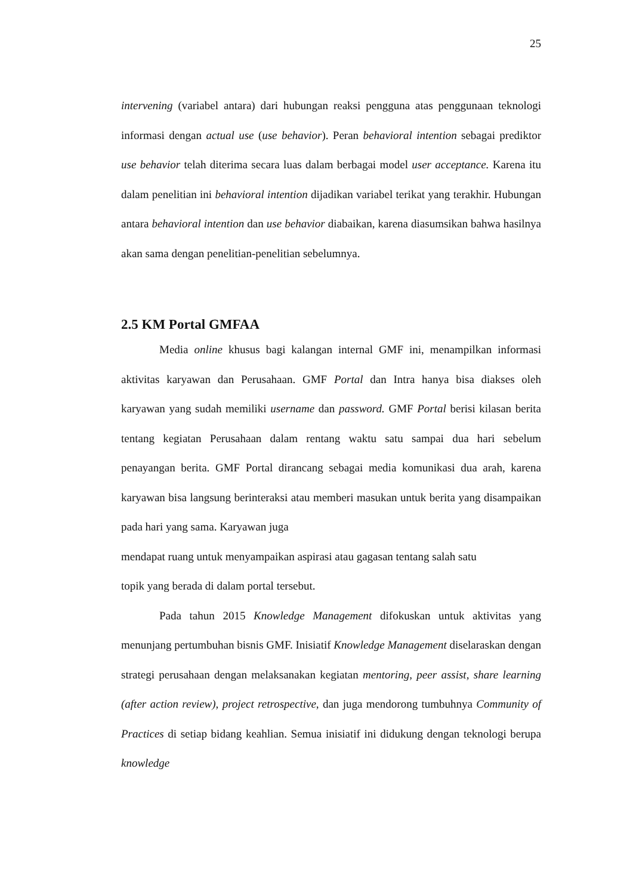25
intervening (variabel antara) dari hubungan reaksi pengguna atas penggunaan teknologi informasi dengan actual use (use behavior). Peran behavioral intention sebagai prediktor use behavior telah diterima secara luas dalam berbagai model user acceptance. Karena itu dalam penelitian ini behavioral intention dijadikan variabel terikat yang terakhir. Hubungan antara behavioral intention dan use behavior diabaikan, karena diasumsikan bahwa hasilnya akan sama dengan penelitian-penelitian sebelumnya.
2.5 KM Portal GMFAA
Media online khusus bagi kalangan internal GMF ini, menampilkan informasi aktivitas karyawan dan Perusahaan. GMF Portal dan Intra hanya bisa diakses oleh karyawan yang sudah memiliki username dan password. GMF Portal berisi kilasan berita tentang kegiatan Perusahaan dalam rentang waktu satu sampai dua hari sebelum penayangan berita. GMF Portal dirancang sebagai media komunikasi dua arah, karena karyawan bisa langsung berinteraksi atau memberi masukan untuk berita yang disampaikan pada hari yang sama. Karyawan juga
mendapat ruang untuk menyampaikan aspirasi atau gagasan tentang salah satu
topik yang berada di dalam portal tersebut.
Pada tahun 2015 Knowledge Management difokuskan untuk aktivitas yang menunjang pertumbuhan bisnis GMF. Inisiatif Knowledge Management diselaraskan dengan strategi perusahaan dengan melaksanakan kegiatan mentoring, peer assist, share learning (after action review), project retrospective, dan juga mendorong tumbuhnya Community of Practices di setiap bidang keahlian. Semua inisiatif ini didukung dengan teknologi berupa knowledge